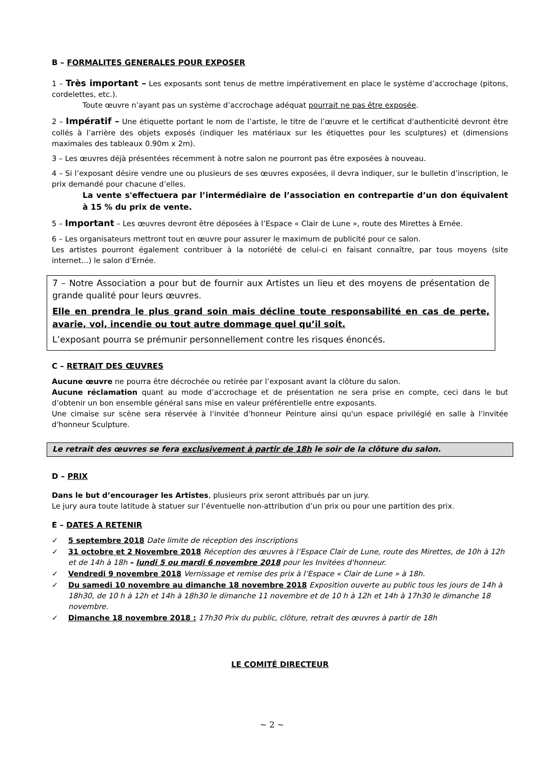B – FORMALITES GENERALES POUR EXPOSER
1 – Très important – Les exposants sont tenus de mettre impérativement en place le système d’accrochage (pitons, cordelettes, etc.).
Toute œuvre n’ayant pas un système d’accrochage adéquat pourrait ne pas être exposée.
2 – Impératif – Une étiquette portant le nom de l’artiste, le titre de l’œuvre et le certificat d'authenticité devront être collés à l’arrière des objets exposés (indiquer les matériaux sur les étiquettes pour les sculptures) et (dimensions maximales des tableaux 0.90m x 2m).
3 – Les œuvres déjà présentées récemment à notre salon ne pourront pas être exposées à nouveau.
4 – Si l’exposant désire vendre une ou plusieurs de ses œuvres exposées, il devra indiquer, sur le bulletin d’inscription, le prix demandé pour chacune d’elles.
La vente s'effectuera par l’intermédiaire de l’association en contrepartie d’un don équivalent à 15 % du prix de vente.
5 – Important – Les œuvres devront être déposées à l’Espace « Clair de Lune », route des Mirettes à Ernée.
6 – Les organisateurs mettront tout en œuvre pour assurer le maximum de publicité pour ce salon.
Les artistes pourront également contribuer à la notoriété de celui-ci en faisant connaître, par tous moyens (site internet…) le salon d’Ernée.
7 – Notre Association a pour but de fournir aux Artistes un lieu et des moyens de présentation de grande qualité pour leurs œuvres.
Elle en prendra le plus grand soin mais décline toute responsabilité en cas de perte, avarie, vol, incendie ou tout autre dommage quel qu’il soit.
L’exposant pourra se prémunir personnellement contre les risques énoncés.
C – RETRAIT DES ŒUVRES
Aucune œuvre ne pourra être décrochée ou retirée par l’exposant avant la clôture du salon.
Aucune réclamation quant au mode d’accrochage et de présentation ne sera prise en compte, ceci dans le but d’obtenir un bon ensemble général sans mise en valeur préférentielle entre exposants.
Une cimaise sur scène sera réservée à l'invitée d’honneur Peinture ainsi qu'un espace privilégié en salle à l'invitée d'honneur Sculpture.
Le retrait des œuvres se fera exclusivement à partir de 18h le soir de la clôture du salon.
D – PRIX
Dans le but d’encourager les Artistes, plusieurs prix seront attribués par un jury.
Le jury aura toute latitude à statuer sur l’éventuelle non-attribution d’un prix ou pour une partition des prix.
E – DATES A RETENIR
✓ 5 septembre 2018 Date limite de réception des inscriptions
✓ 31 octobre et 2 Novembre 2018 Réception des œuvres à l’Espace Clair de Lune, route des Mirettes, de 10h à 12h et de 14h à 18h – lundi 5 ou mardi 6 novembre 2018 pour les Invitées d'honneur.
✓ Vendredi 9 novembre 2018 Vernissage et remise des prix à l’Espace « Clair de Lune » à 18h.
✓ Du samedi 10 novembre au dimanche 18 novembre 2018 Exposition ouverte au public tous les jours de 14h à 18h30, de 10 h à 12h et 14h à 18h30 le dimanche 11 novembre et de 10 h à 12h et 14h à 17h30 le dimanche 18 novembre.
✓ Dimanche 18 novembre 2018 : 17h30 Prix du public, clôture, retrait des œuvres à partir de 18h
LE COMITÉ DIRECTEUR
~ 2 ~